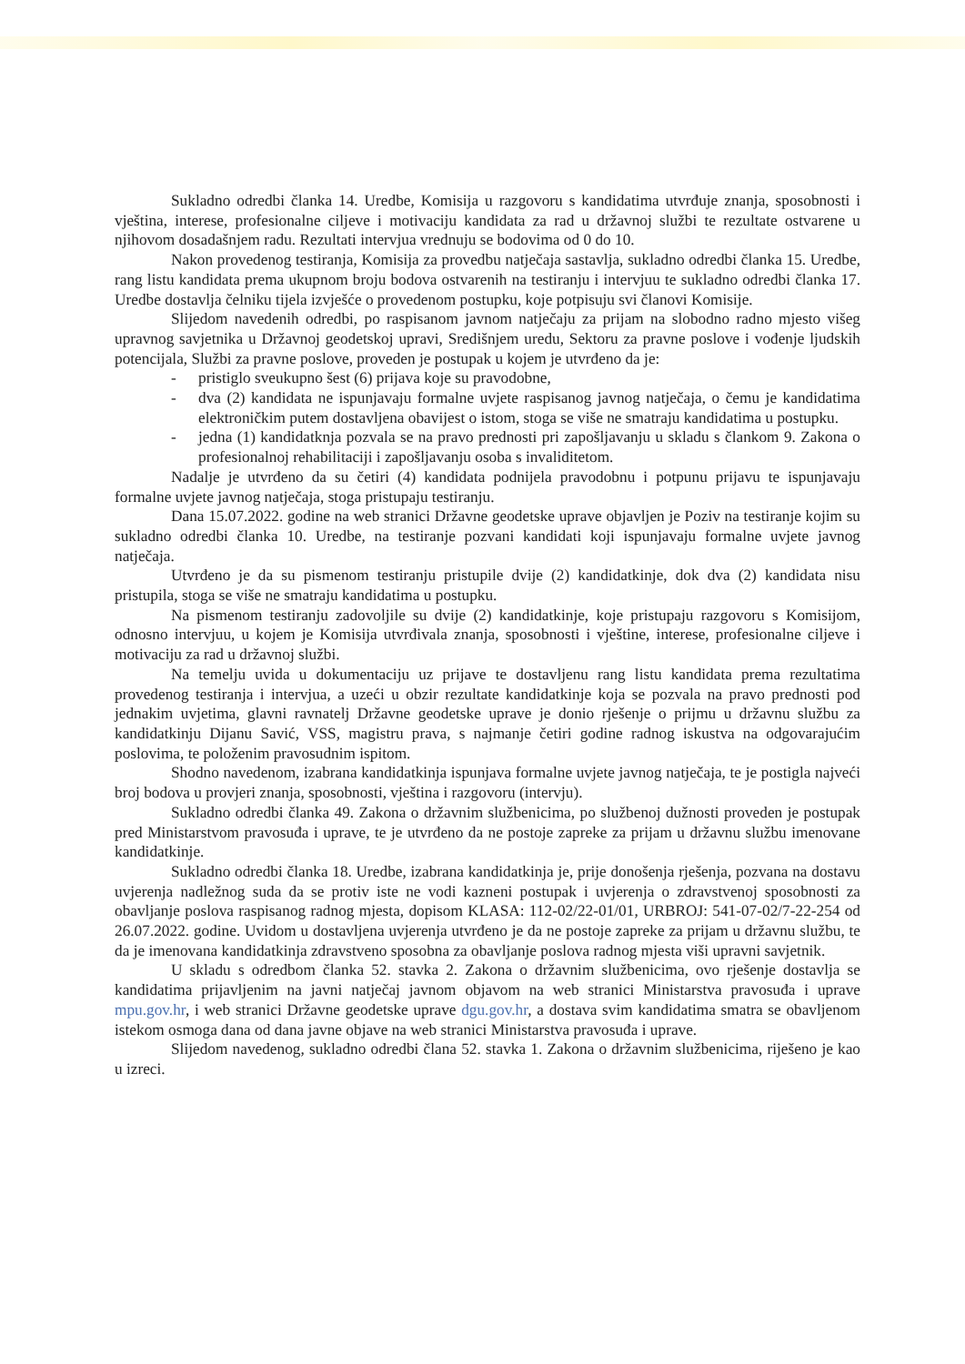Sukladno odredbi članka 14. Uredbe, Komisija u razgovoru s kandidatima utvrđuje znanja, sposobnosti i vještina, interese, profesionalne ciljeve i motivaciju kandidata za rad u državnoj službi te rezultate ostvarene u njihovom dosadašnjem radu. Rezultati intervjua vrednuju se bodovima od 0 do 10.
Nakon provedenog testiranja, Komisija za provedbu natječaja sastavlja, sukladno odredbi članka 15. Uredbe, rang listu kandidata prema ukupnom broju bodova ostvarenih na testiranju i intervjuu te sukladno odredbi članka 17. Uredbe dostavlja čelniku tijela izvješće o provedenom postupku, koje potpisuju svi članovi Komisije.
Slijedom navedenih odredbi, po raspisanom javnom natječaju za prijam na slobodno radno mjesto višeg upravnog savjetnika u Državnoj geodetskoj upravi, Središnjem uredu, Sektoru za pravne poslove i vođenje ljudskih potencijala, Službi za pravne poslove, proveden je postupak u kojem je utvrđeno da je:
- pristiglo sveukupno šest (6) prijava koje su pravodobne,
- dva (2) kandidata ne ispunjavaju formalne uvjete raspisanog javnog natječaja, o čemu je kandidatima elektroničkim putem dostavljena obavijest o istom, stoga se više ne smatraju kandidatima u postupku.
- jedna (1) kandidatknja pozvala se na pravo prednosti pri zapošljavanju u skladu s člankom 9. Zakona o profesionalnoj rehabilitaciji i zapošljavanju osoba s invaliditetom.
Nadalje je utvrđeno da su četiri (4) kandidata podnijela pravodobnu i potpunu prijavu te ispunjavaju formalne uvjete javnog natječaja, stoga pristupaju testiranju.
Dana 15.07.2022. godine na web stranici Državne geodetske uprave objavljen je Poziv na testiranje kojim su sukladno odredbi članka 10. Uredbe, na testiranje pozvani kandidati koji ispunjavaju formalne uvjete javnog natječaja.
Utvrđeno je da su pismenom testiranju pristupile dvije (2) kandidatkinje, dok dva (2) kandidata nisu pristupila, stoga se više ne smatraju kandidatima u postupku.
Na pismenom testiranju zadovoljile su dvije (2) kandidatkinje, koje pristupaju razgovoru s Komisijom, odnosno intervjuu, u kojem je Komisija utvrđivala znanja, sposobnosti i vještine, interese, profesionalne ciljeve i motivaciju za rad u državnoj službi.
Na temelju uvida u dokumentaciju uz prijave te dostavljenu rang listu kandidata prema rezultatima provedenog testiranja i intervjua, a uzeći u obzir rezultate kandidatkinje koja se pozvala na pravo prednosti pod jednakim uvjetima, glavni ravnatelj Državne geodetske uprave je donio rješenje o prijmu u državnu službu za kandidatkinju Dijanu Savić, VSS, magistru prava, s najmanje četiri godine radnog iskustva na odgovarajućim poslovima, te položenim pravosudnim ispitom.
Shodno navedenom, izabrana kandidatkinja ispunjava formalne uvjete javnog natječaja, te je postigla najveći broj bodova u provjeri znanja, sposobnosti, vještina i razgovoru (intervju).
Sukladno odredbi članka 49. Zakona o državnim službenicima, po službenoj dužnosti proveden je postupak pred Ministarstvom pravosuđa i uprave, te je utvrđeno da ne postoje zapreke za prijam u državnu službu imenovane kandidatkinje.
Sukladno odredbi članka 18. Uredbe, izabrana kandidatkinja je, prije donošenja rješenja, pozvana na dostavu uvjerenja nadležnog suda da se protiv iste ne vodi kazneni postupak i uvjerenja o zdravstvenoj sposobnosti za obavljanje poslova raspisanog radnog mjesta, dopisom KLASA: 112-02/22-01/01, URBROJ: 541-07-02/7-22-254 od 26.07.2022. godine. Uvidom u dostavljena uvjerenja utvrđeno je da ne postoje zapreke za prijam u državnu službu, te da je imenovana kandidatkinja zdravstveno sposobna za obavljanje poslova radnog mjesta viši upravni savjetnik.
U skladu s odredbom članka 52. stavka 2. Zakona o državnim službenicima, ovo rješenje dostavlja se kandidatima prijavljenim na javni natječaj javnom objavom na web stranici Ministarstva pravosuđa i uprave mpu.gov.hr, i web stranici Državne geodetske uprave dgu.gov.hr, a dostava svim kandidatima smatra se obavljenom istekom osmoga dana od dana javne objave na web stranici Ministarstva pravosuđa i uprave.
Slijedom navedenog, sukladno odredbi člana 52. stavka 1. Zakona o državnim službenicima, riješeno je kao u izreci.